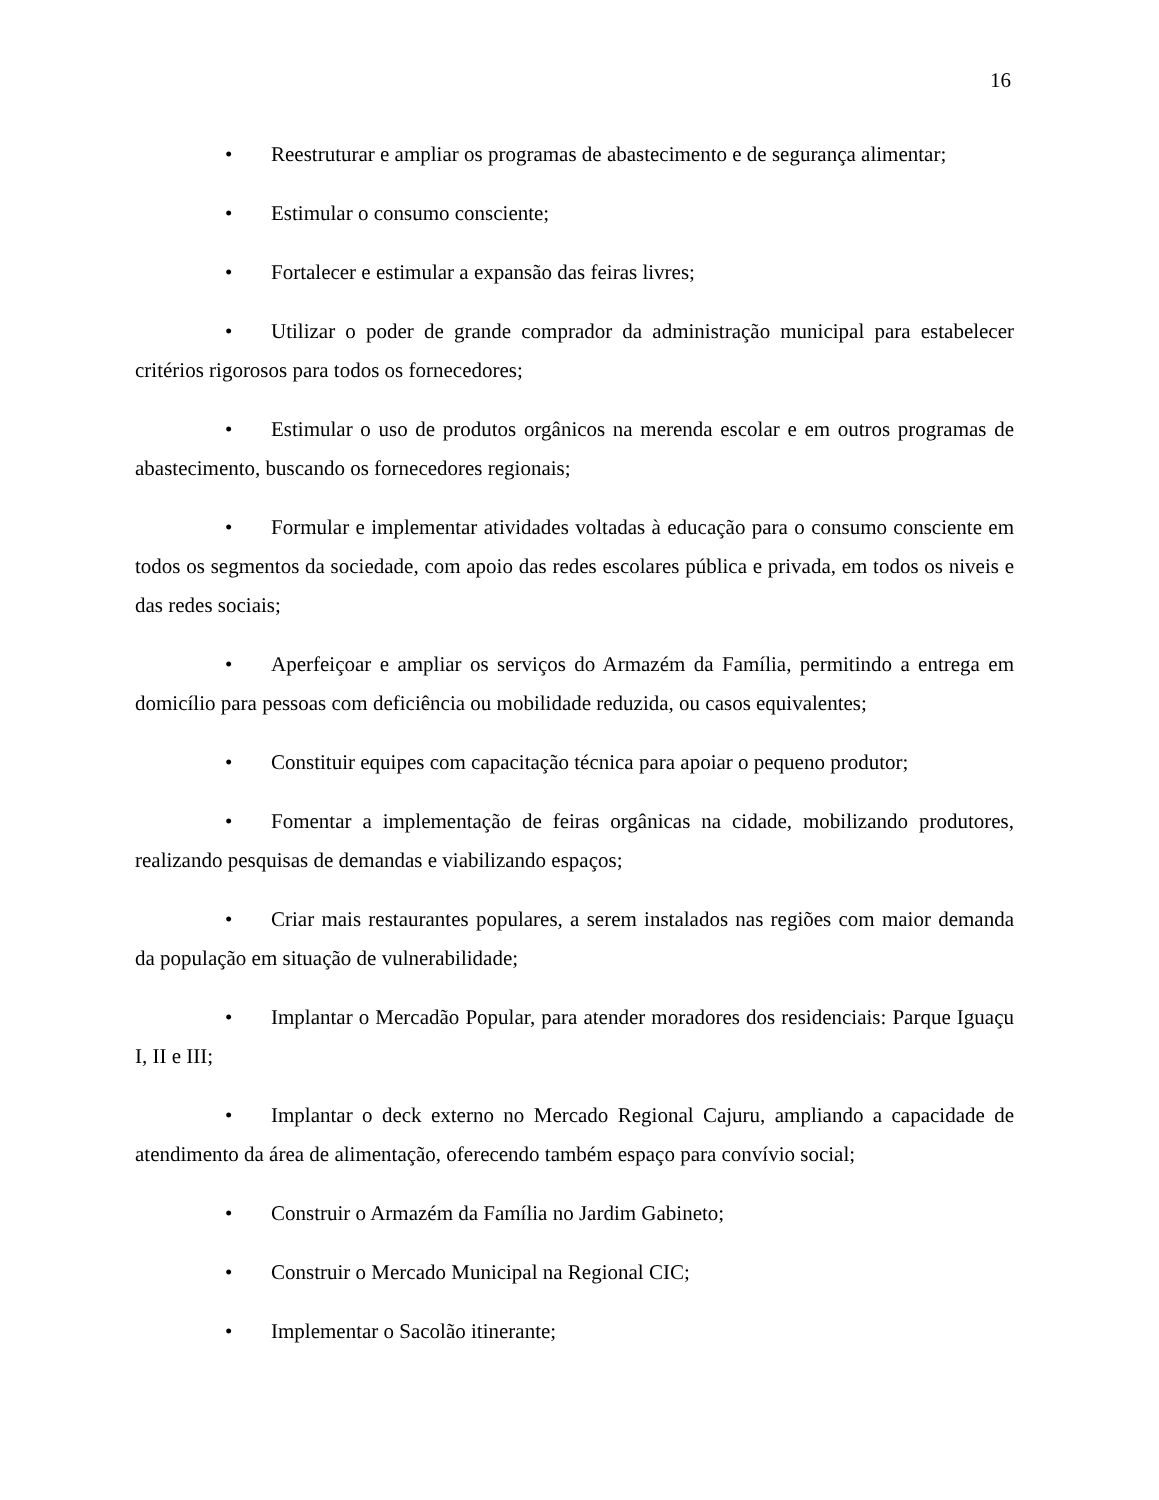16
• Reestruturar e ampliar os programas de abastecimento e de segurança alimentar;
• Estimular o consumo consciente;
• Fortalecer e estimular a expansão das feiras livres;
• Utilizar o poder de grande comprador da administração municipal para estabelecer critérios rigorosos para todos os fornecedores;
• Estimular o uso de produtos orgânicos na merenda escolar e em outros programas de abastecimento, buscando os fornecedores regionais;
• Formular e implementar atividades voltadas à educação para o consumo consciente em todos os segmentos da sociedade, com apoio das redes escolares pública e privada, em todos os niveis e das redes sociais;
• Aperfeiçoar e ampliar os serviços do Armazém da Família, permitindo a entrega em domicílio para pessoas com deficiência ou mobilidade reduzida, ou casos equivalentes;
• Constituir equipes com capacitação técnica para apoiar o pequeno produtor;
• Fomentar a implementação de feiras orgânicas na cidade, mobilizando produtores, realizando pesquisas de demandas e viabilizando espaços;
• Criar mais restaurantes populares, a serem instalados nas regiões com maior demanda da população em situação de vulnerabilidade;
• Implantar o Mercadão Popular, para atender moradores dos residenciais: Parque Iguaçu I, II e III;
• Implantar o deck externo no Mercado Regional Cajuru, ampliando a capacidade de atendimento da área de alimentação, oferecendo também espaço para convívio social;
• Construir o Armazém da Família no Jardim Gabineto;
• Construir o Mercado Municipal na Regional CIC;
• Implementar o Sacolão itinerante;